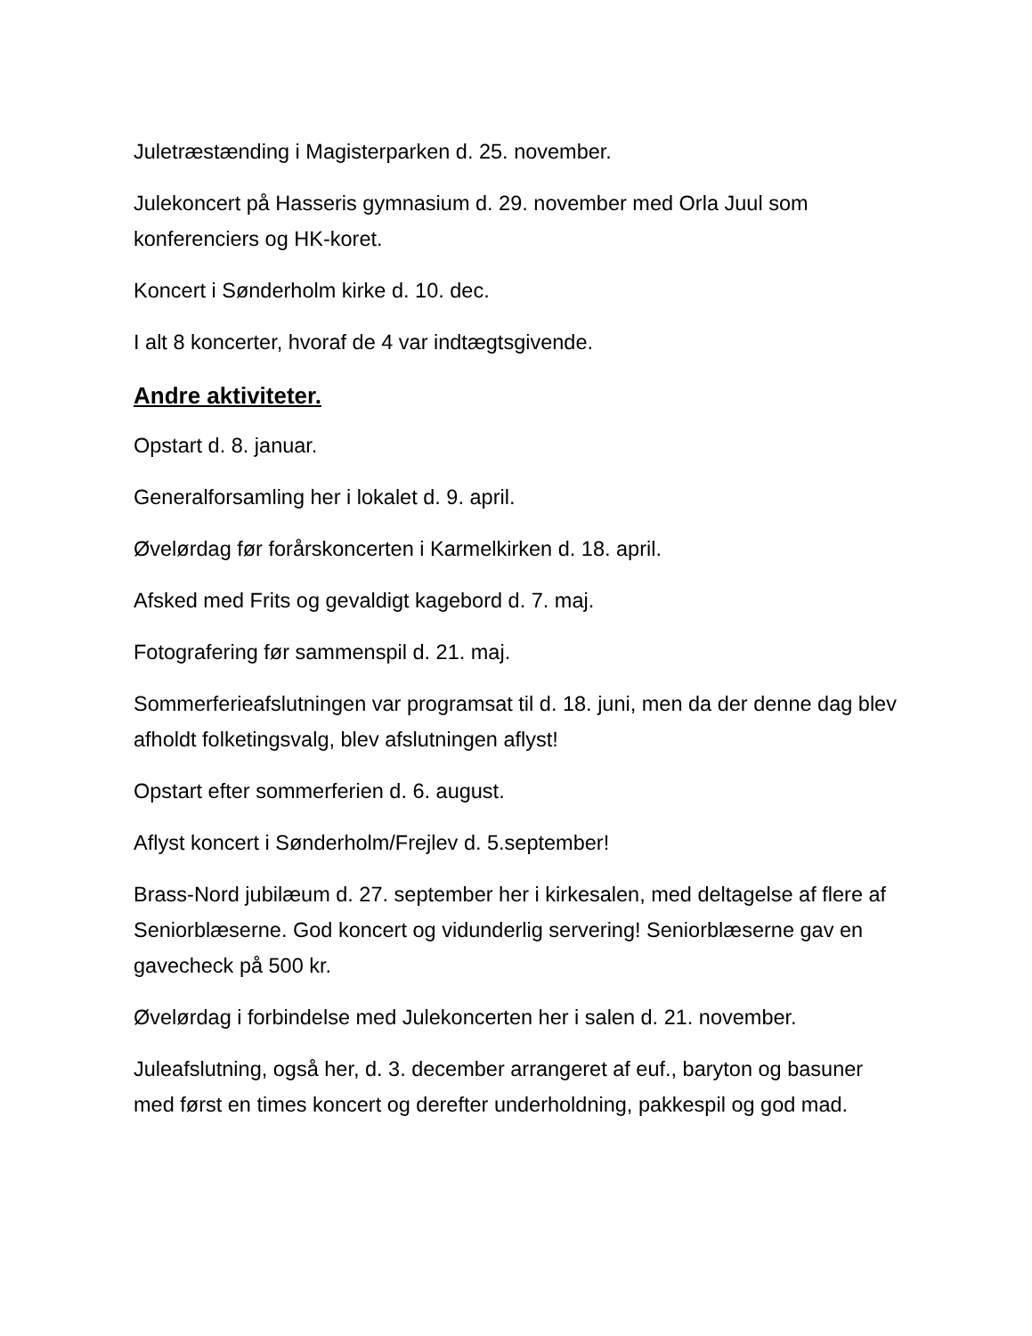Juletræstænding i Magisterparken d. 25. november.
Julekoncert på Hasseris gymnasium d. 29. november med Orla Juul som konferenciers og HK-koret.
Koncert i Sønderholm kirke d. 10. dec.
I alt 8 koncerter, hvoraf de 4 var indtægtsgivende.
Andre aktiviteter.
Opstart d. 8. januar.
Generalforsamling her i lokalet d. 9. april.
Øvelørdag før forårskoncerten i Karmelkirken d. 18. april.
Afsked med Frits og gevaldigt kagebord d. 7. maj.
Fotografering før sammenspil d. 21. maj.
Sommerferieafslutningen var programsat til d. 18. juni, men da der denne dag blev afholdt folketingsvalg, blev afslutningen aflyst!
Opstart efter sommerferien d. 6. august.
Aflyst koncert i Sønderholm/Frejlev d. 5.september!
Brass-Nord jubilæum d. 27. september her i kirkesalen, med deltagelse af flere af Seniorblæserne. God koncert og vidunderlig servering! Seniorblæserne gav en gavecheck på 500 kr.
Øvelørdag i forbindelse med Julekoncerten her i salen d. 21. november.
Juleafslutning, også her, d. 3. december arrangeret af euf., baryton og basuner med først en times koncert og derefter underholdning, pakkespil og god mad.